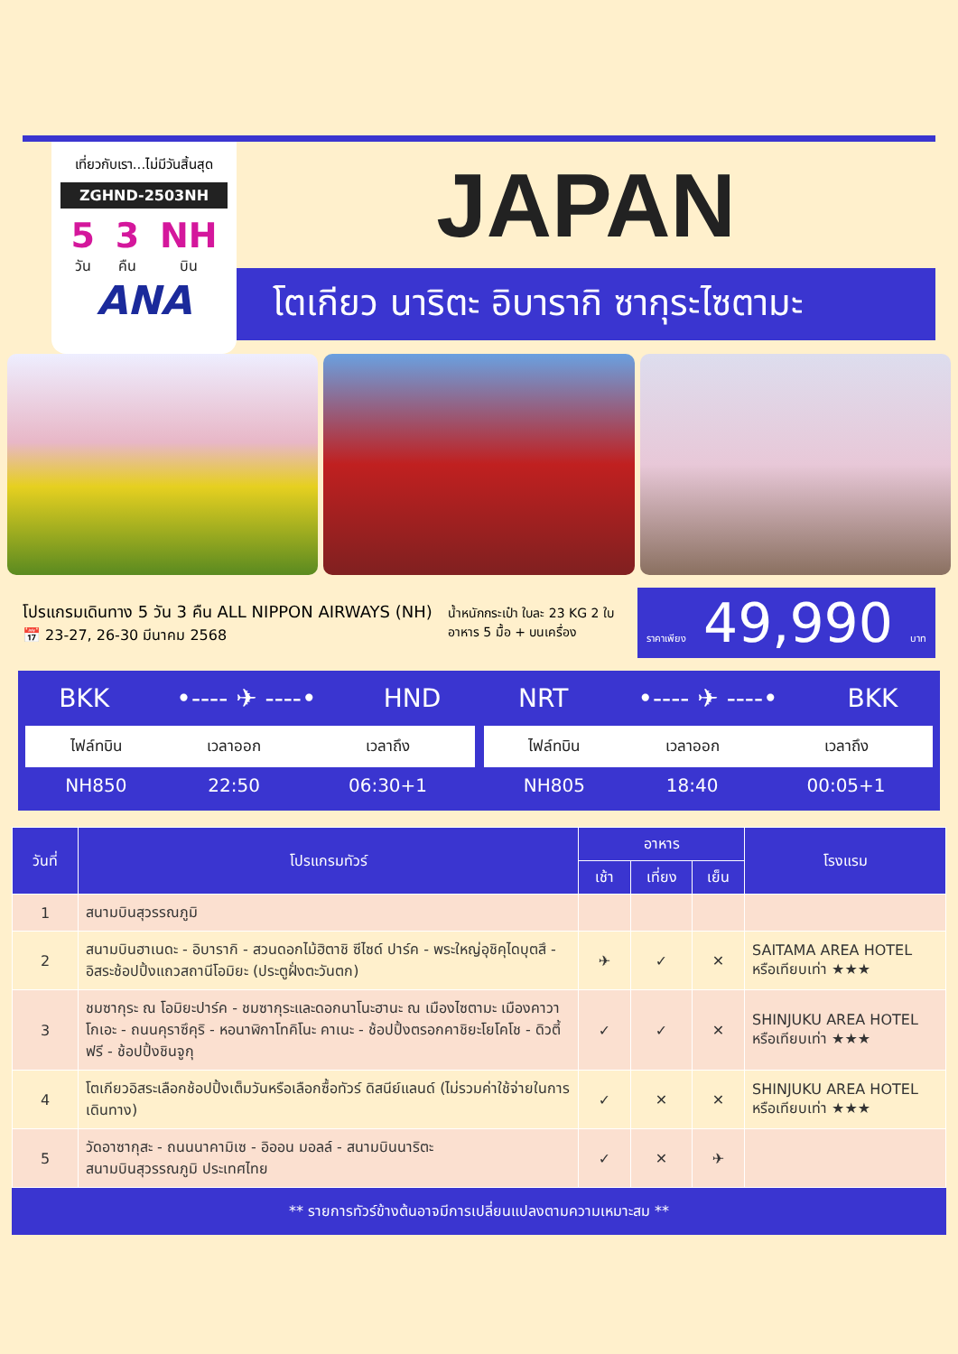เที่ยวกับเรา...ไม่มีวันสิ้นสุด
ZGHND-2503NH
5
วัน
3
คืน
NH
บิน
ANA
JAPAN
โตเกียว นาริตะ อิบารากิ ซากุระไซตามะ
โปรแกรมเดินทาง 5 วัน 3 คืน ALL NIPPON AIRWAYS (NH)
📅 23-27, 26-30 มีนาคม 2568
น้ำหนักกระเป๋า ใบละ 23 KG 2 ใบ
อาหาร 5 มื้อ + บนเครื่อง
ราคาเพียง 49,990 บาท
BKK •---- ✈ ----• HND
| ไฟล์ทบิน | เวลาออก | เวลาถึง |
| --- | --- | --- |
| NH850 | 22:50 | 06:30+1 |
NRT •---- ✈ ----• BKK
| ไฟล์ทบิน | เวลาออก | เวลาถึง |
| --- | --- | --- |
| NH805 | 18:40 | 00:05+1 |
| วันที่ | โปรแกรมทัวร์ | อาหาร | | | โรงแรม |
| --- | --- | --- | --- | --- | --- |
| | | เช้า | เที่ยง | เย็น | |
| 1 | สนามบินสุวรรณภูมิ | | | | |
| 2 | สนามบินฮาเนดะ - อิบารากิ - สวนดอกไม้ฮิตาชิ ซีไซด์ ปาร์ค - พระใหญ่อุชิคุไดบุตสึ - อิสระช้อปปิ้งแถวสถานีโอมิยะ (ประตูฝั่งตะวันตก) | ✈ | ✓ | ✕ | SAITAMA AREA HOTEL หรือเทียบเท่า ★★★ |
| 3 | ชมซากุระ ณ โอมิยะปาร์ค - ชมซากุระและดอกนาโนะฮานะ ณ เมืองไซตามะ เมืองคาวาโกเอะ - ถนนคุราซึคุริ - หอนาฬิกาโทคิโนะ คาเนะ - ช้อปปิ้งตรอกคาชิยะโยโคโช - ดิวตี้ฟรี - ช้อปปิ้งชินจูกุ | ✓ | ✓ | ✕ | SHINJUKU AREA HOTEL หรือเทียบเท่า ★★★ |
| 4 | โตเกียวอิสระเลือกช้อปปิ้งเต็มวันหรือเลือกซื้อทัวร์ ดิสนีย์แลนด์ (ไม่รวมค่าใช้จ่ายในการเดินทาง) | ✓ | ✕ | ✕ | SHINJUKU AREA HOTEL หรือเทียบเท่า ★★★ |
| 5 | วัดอาซากุสะ - ถนนนาคามิเซ - อิออน มอลล์ - สนามบินนาริตะ สนามบินสุวรรณภูมิ ประเทศไทย | ✓ | ✕ | ✈ | |
** รายการทัวร์ข้างต้นอาจมีการเปลี่ยนแปลงตามความเหมาะสม **